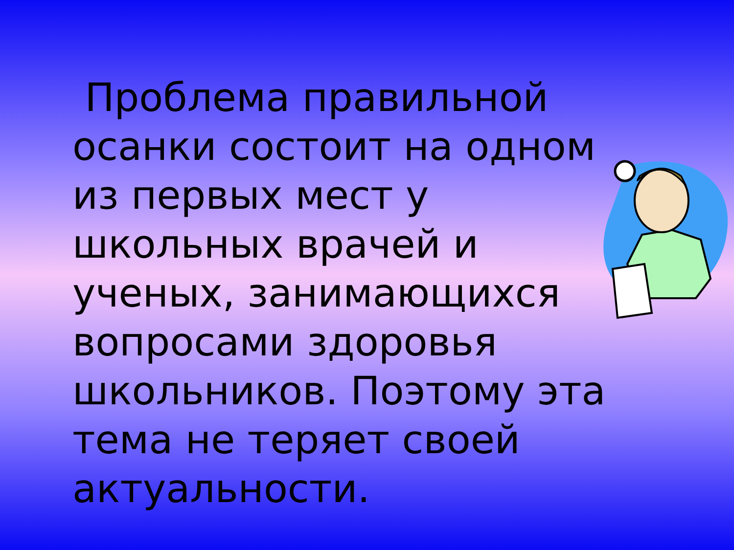Проблема правильной осанки состоит на одном из первых мест у школьных врачей и ученых, занимающихся вопросами здоровья школьников. Поэтому эта тема не теряет своей актуальности.